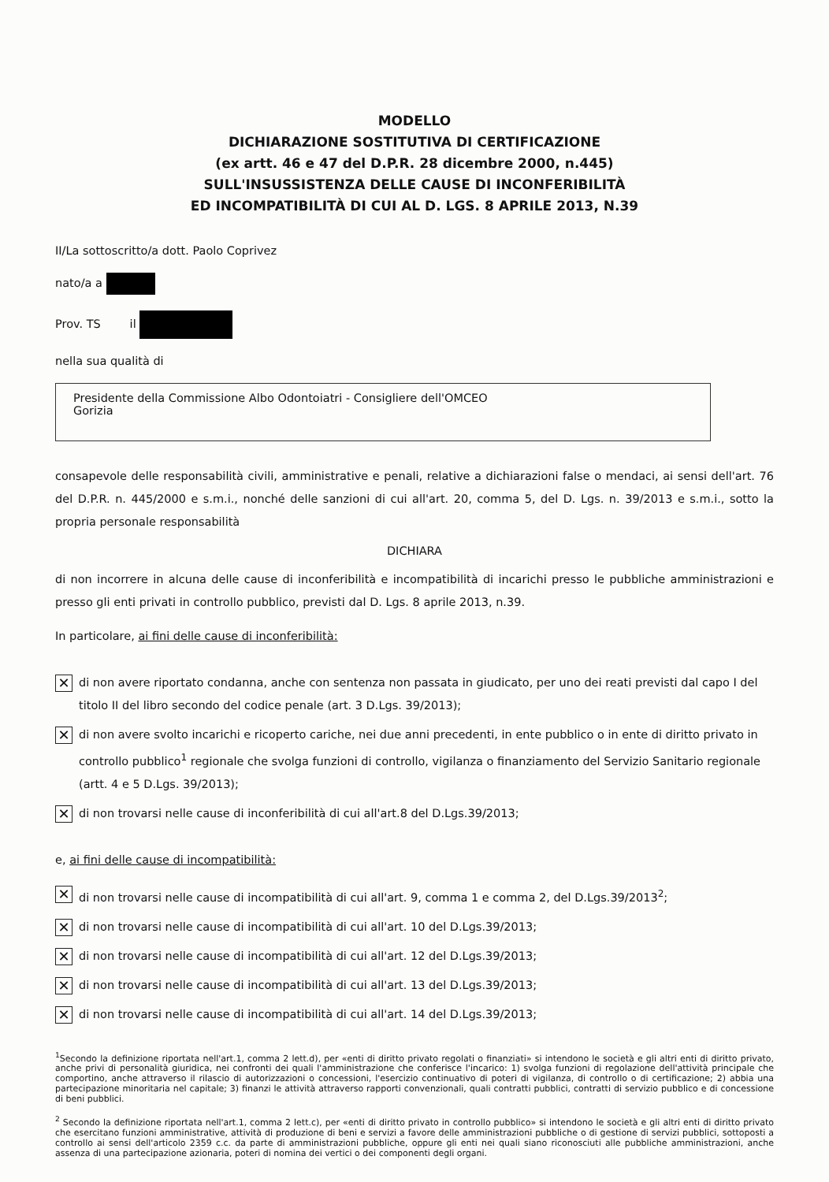MODELLO
DICHIARAZIONE SOSTITUTIVA DI CERTIFICAZIONE
(ex artt. 46 e 47 del D.P.R. 28 dicembre 2000, n.445)
SULL'INSUSSISTENZA DELLE CAUSE DI INCONFERIBILITÀ
ED INCOMPATIBILITÀ DI CUI AL D. LGS. 8 APRILE 2013, N.39
II/La sottoscritto/a dott. Paolo Coprivez
nato/a a
Prov. TS il
nella sua qualità di
Presidente della Commissione Albo Odontoiatri - Consigliere dell'OMCEO
Gorizia
consapevole delle responsabilità civili, amministrative e penali, relative a dichiarazioni false o mendaci, ai sensi dell'art. 76 del D.P.R. n. 445/2000 e s.m.i., nonché delle sanzioni di cui all'art. 20, comma 5, del D. Lgs. n. 39/2013 e s.m.i., sotto la propria personale responsabilità
DICHIARA
di non incorrere in alcuna delle cause di inconferibilità e incompatibilità di incarichi presso le pubbliche amministrazioni e presso gli enti privati in controllo pubblico, previsti dal D. Lgs. 8 aprile 2013, n.39.
In particolare, ai fini delle cause di inconferibilità:
✕ di non avere riportato condanna, anche con sentenza non passata in giudicato, per uno dei reati previsti dal capo I del titolo II del libro secondo del codice penale (art. 3 D.Lgs. 39/2013);
✕ di non avere svolto incarichi e ricoperto cariche, nei due anni precedenti, in ente pubblico o in ente di diritto privato in controllo pubblico<sup>1</sup> regionale che svolga funzioni di controllo, vigilanza o finanziamento del Servizio Sanitario regionale (artt. 4 e 5 D.Lgs. 39/2013);
✕ di non trovarsi nelle cause di inconferibilità di cui all'art.8 del D.Lgs.39/2013;
e, ai fini delle cause di incompatibilità:
✕ di non trovarsi nelle cause di incompatibilità di cui all'art. 9, comma 1 e comma 2, del D.Lgs.39/2013<sup>2</sup>;
✕ di non trovarsi nelle cause di incompatibilità di cui all'art. 10 del D.Lgs.39/2013;
✕ di non trovarsi nelle cause di incompatibilità di cui all'art. 12 del D.Lgs.39/2013;
✕ di non trovarsi nelle cause di incompatibilità di cui all'art. 13 del D.Lgs.39/2013;
✕ di non trovarsi nelle cause di incompatibilità di cui all'art. 14 del D.Lgs.39/2013;
<sup>1</sup> Secondo la definizione riportata nell'art.1, comma 2 lett.d), per «enti di diritto privato regolati o finanziati» si intendono le società e gli altri enti di diritto privato, anche privi di personalità giuridica, nei confronti dei quali l'amministrazione che conferisce l'incarico: 1) svolga funzioni di regolazione dell'attività principale che comportino, anche attraverso il rilascio di autorizzazioni o concessioni, l'esercizio continuativo di poteri di vigilanza, di controllo o di certificazione; 2) abbia una partecipazione minoritaria nel capitale; 3) finanzi le attività attraverso rapporti convenzionali, quali contratti pubblici, contratti di servizio pubblico e di concessione di beni pubblici.
<sup>2</sup> Secondo la definizione riportata nell'art.1, comma 2 lett.c), per «enti di diritto privato in controllo pubblico» si intendono le società e gli altri enti di diritto privato che esercitano funzioni amministrative, attività di produzione di beni e servizi a favore delle amministrazioni pubbliche o di gestione di servizi pubblici, sottoposti a controllo ai sensi dell'articolo 2359 c.c. da parte di amministrazioni pubbliche, oppure gli enti nei quali siano riconosciuti alle pubbliche amministrazioni, anche assenza di una partecipazione azionaria, poteri di nomina dei vertici o dei componenti degli organi.